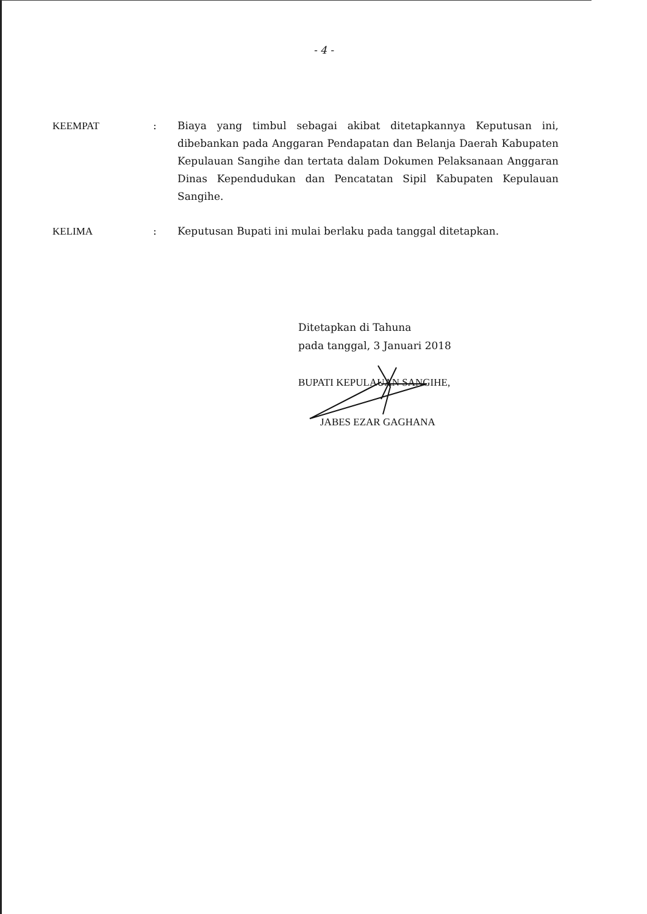- 4 -
| KEEMPAT | : | Biaya yang timbul sebagai akibat ditetapkannya Keputusan ini, dibebankan pada Anggaran Pendapatan dan Belanja Daerah Kabupaten Kepulauan Sangihe dan tertata dalam Dokumen Pelaksanaan Anggaran Dinas Kependudukan dan Pencatatan Sipil Kabupaten Kepulauan Sangihe. |
| KELIMA | : | Keputusan Bupati ini mulai berlaku pada tanggal ditetapkan. |
Ditetapkan di Tahuna
pada tanggal, 3 Januari 2018
BUPATI KEPULAUAN SANGIHE,
JABES EZAR GAGHANA